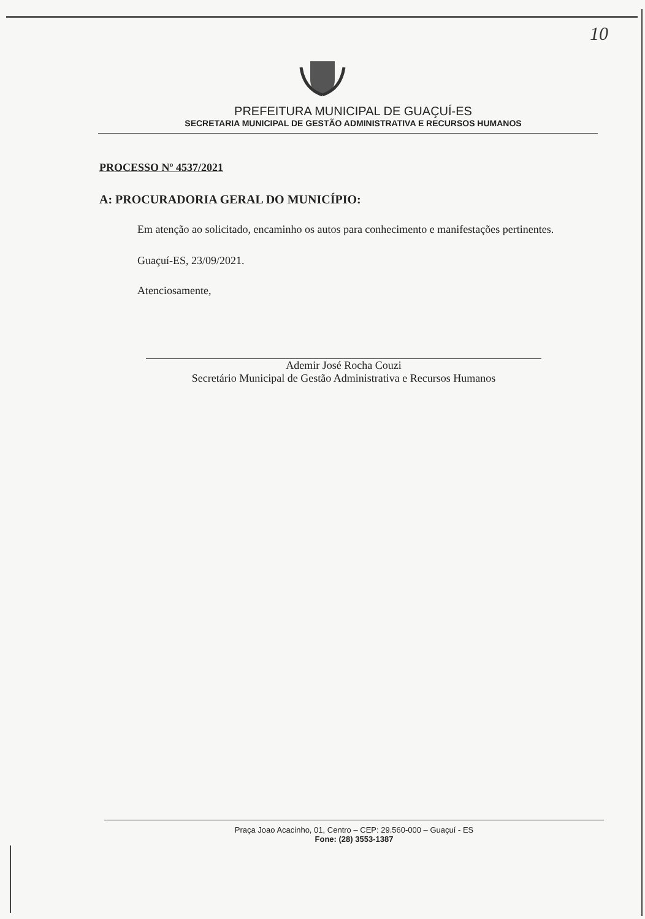10
PREFEITURA MUNICIPAL DE GUAÇUÍ-ES
SECRETARIA MUNICIPAL DE GESTÃO ADMINISTRATIVA E RECURSOS HUMANOS
PROCESSO Nº 4537/2021
A: PROCURADORIA GERAL DO MUNICÍPIO:
Em atenção ao solicitado, encaminho os autos para conhecimento e manifestações pertinentes.
Guaçuí-ES, 23/09/2021.
Atenciosamente,
Ademir José Rocha Couzi
Secretário Municipal de Gestão Administrativa e Recursos Humanos
Praça Joao Acacinho, 01, Centro – CEP: 29.560-000 – Guaçuí - ES
Fone: (28) 3553-1387